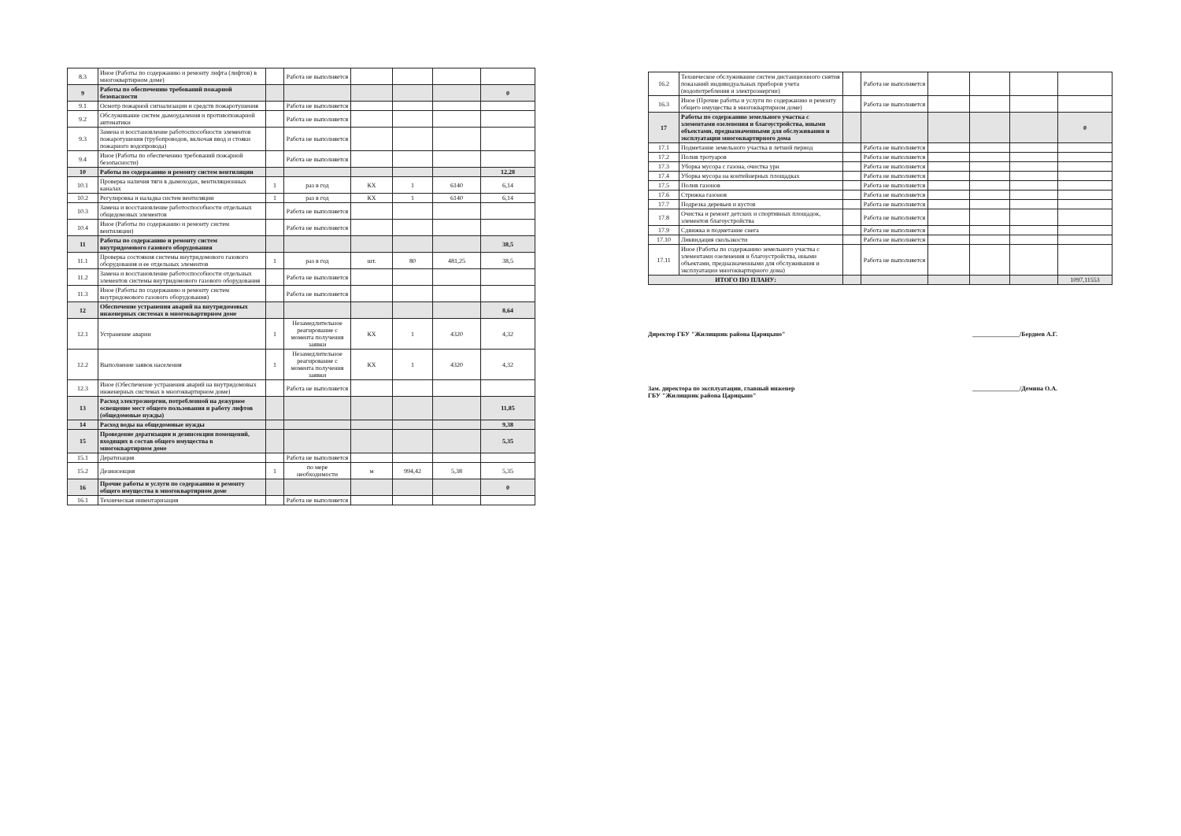| 8.3 | Иное (Работы по содержанию и ремонту лифта (лифтов) в многоквартирном доме) | | Работа не выполняется | | | | |
| 9 | Работы по обеспечению требований пожарной безопасности | | | | | | 0 |
| 9.1 | Осмотр пожарной сигнализации и средств пожаротушения | | Работа не выполняется | | | | |
| 9.2 | Обслуживание систем дымоудаления и противопожарной автоматики | | Работа не выполняется | | | | |
| 9.3 | Замена и восстановление работоспособности элементов пожаротушения (трубопроводов, включая ввод и стояки пожарного водопровода) | | Работа не выполняется | | | | |
| 9.4 | Иное (Работы по обеспечению требований пожарной безопасности) | | Работа не выполняется | | | | |
| 10 | Работы по содержанию и ремонту систем вентиляции | | | | | | 12,28 |
| 10.1 | Проверка наличия тяги в дымоходах, вентиляционных каналах | 1 | раз в год | КХ | 1 | 6140 | 6,14 |
| 10.2 | Регулировка и наладка систем вентиляции | 1 | раз в год | КХ | 1 | 6140 | 6,14 |
| 10.3 | Замена и восстановление работоспособности отдельных общедомовых элементов | | Работа не выполняется | | | | |
| 10.4 | Иное (Работы по содержанию и ремонту систем вентиляции) | | Работа не выполняется | | | | |
| 11 | Работы по содержанию и ремонту систем внутридомового газового оборудования | | | | | | 38,5 |
| 11.1 | Проверка состояния системы внутридомового газового оборудования и ее отдельных элементов | 1 | раз в год | шт. | 80 | 481,25 | 38,5 |
| 11.2 | Замена и восстановление работоспособности отдельных элементов системы внутридомового газового оборудования | | Работа не выполняется | | | | |
| 11.3 | Иное (Работы по содержанию и ремонту систем внутридомового газового оборудования) | | Работа не выполняется | | | | |
| 12 | Обеспечение устранения аварий на внутридомовых инженерных системах в многоквартирном доме | | | | | | 8,64 |
| 12.1 | Устранение аварии | 1 | Незамедлительное реагирование с момента получения заявки | КХ | 1 | 4320 | 4,32 |
| 12.2 | Выполнение заявок населения | 1 | Незамедлительное реагирование с момента получения заявки | КХ | 1 | 4320 | 4,32 |
| 12.3 | Иное (Обеспечение устранения аварий на внутридомовых инженерных системах в многоквартирном доме) | | Работа не выполняется | | | | |
| 13 | Расход электроэнергии, потребленной на дежурное освещение мест общего пользования и работу лифтов (общедомовые нужды) | | | | | | 11,85 |
| 14 | Расход воды на общедомовые нужды | | | | | | 9,38 |
| 15 | Проведение дератизации и дезинсекции помещений, входящих в состав общего имущества в многоквартирном доме | | | | | | 5,35 |
| 15.1 | Дератизация | | Работа не выполняется | | | | |
| 15.2 | Дезинсекция | 1 | по мере необходимости | м | 994,42 | 5,38 | 5,35 |
| 16 | Прочие работы и услуги по содержанию и ремонту общего имущества в многоквартирном доме | | | | | | 0 |
| 16.1 | Техническая инвентаризация | | Работа не выполняется | | | | |
| 16.2 | Техническое обслуживание систем дистанционного снятия показаний индивидуальных приборов учета (водопотребления и электроэнергии) | | Работа не выполняется | | | | |
| 16.3 | Иное (Прочие работы и услуги по содержанию и ремонту общего имущества в многоквартирном доме) | | Работа не выполняется | | | | |
| 17 | Работы по содержанию земельного участка с элементами озеленения и благоустройства, иными объектами, предназначенными для обслуживания и эксплуатации многоквартирного дома | | | | | | 0 |
| 17.1 | Подметание земельного участка в летний период | | Работа не выполняется | | | | |
| 17.2 | Полив тротуаров | | Работа не выполняется | | | | |
| 17.3 | Уборка мусора с газона, очистка урн | | Работа не выполняется | | | | |
| 17.4 | Уборка мусора на контейнерных площадках | | Работа не выполняется | | | | |
| 17.5 | Полив газонов | | Работа не выполняется | | | | |
| 17.6 | Стрижка газонов | | Работа не выполняется | | | | |
| 17.7 | Подрезка деревьев и кустов | | Работа не выполняется | | | | |
| 17.8 | Очистка и ремонт детских и спортивных площадок, элементов благоустройства | | Работа не выполняется | | | | |
| 17.9 | Сдвижка и подметание снега | | Работа не выполняется | | | | |
| 17.10 | Ликвидация скользкости | | Работа не выполняется | | | | |
| 17.11 | Иное (Работы по содержанию земельного участка с элементами озеленения и благоустройства, иными объектами, предназначенными для обслуживания и эксплуатации многоквартирного дома) | | Работа не выполняется | | | | |
| ИТОГО ПО ПЛАНУ: | | | | | | | 1097,11553 |
Директор ГБУ "Жилищник района Царицыно" _______________/Бердиев А.Г.
Зам. директора по эксплуатации, главный инженер
ГБУ "Жилищник района Царицыно" _______________/Демина О.А.